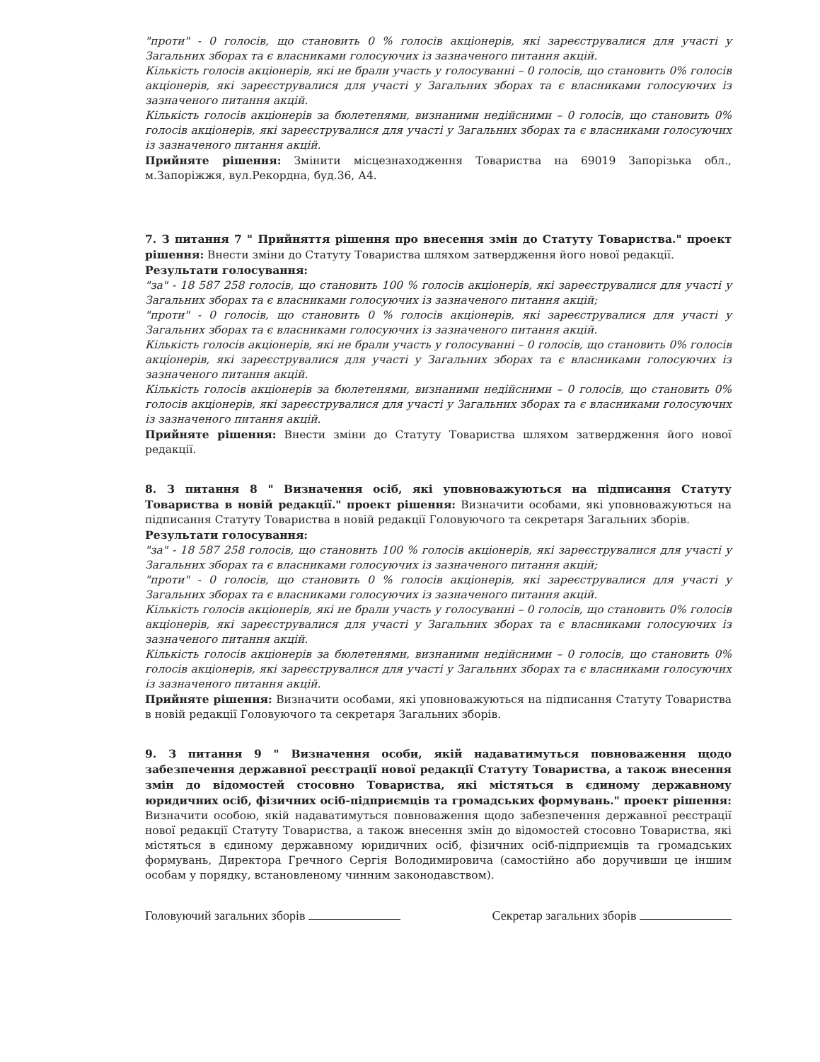"проти" - 0 голосів, що становить 0 % голосів акціонерів, які зареєструвалися для участі у Загальних зборах та є власниками голосуючих із зазначеного питання акцій.
Кількість голосів акціонерів, які не брали участь у голосуванні – 0 голосів, що становить 0% голосів акціонерів, які зареєструвалися для участі у Загальних зборах та є власниками голосуючих із зазначеного питання акцій.
Кількість голосів акціонерів за бюлетенями, визнаними недійсними – 0 голосів, що становить 0% голосів акціонерів, які зареєструвалися для участі у Загальних зборах та є власниками голосуючих із зазначеного питання акцій.
Прийняте рішення: Змінити місцезнаходження Товариства на 69019 Запорізька обл., м.Запоріжжя, вул.Рекордна, буд.36, А4.
7. З питання 7 " Прийняття рішення про внесення змін до Статуту Товариства." проект рішення: Внести зміни до Статуту Товариства шляхом затвердження його нової редакції.
Результати голосування:
"за" - 18 587 258 голосів, що становить 100 % голосів акціонерів, які зареєструвалися для участі у Загальних зборах та є власниками голосуючих із зазначеного питання акцій;
"проти" - 0 голосів, що становить 0 % голосів акціонерів, які зареєструвалися для участі у Загальних зборах та є власниками голосуючих із зазначеного питання акцій.
Кількість голосів акціонерів, які не брали участь у голосуванні – 0 голосів, що становить 0% голосів акціонерів, які зареєструвалися для участі у Загальних зборах та є власниками голосуючих із зазначеного питання акцій.
Кількість голосів акціонерів за бюлетенями, визнаними недійсними – 0 голосів, що становить 0% голосів акціонерів, які зареєструвалися для участі у Загальних зборах та є власниками голосуючих із зазначеного питання акцій.
Прийняте рішення: Внести зміни до Статуту Товариства шляхом затвердження його нової редакції.
8. З питання 8 " Визначення осіб, які уповноважуються на підписання Статуту Товариства в новій редакції." проект рішення: Визначити особами, які уповноважуються на підписання Статуту Товариства в новій редакції Головуючого та секретаря Загальних зборів.
Результати голосування:
"за" - 18 587 258 голосів, що становить 100 % голосів акціонерів, які зареєструвалися для участі у Загальних зборах та є власниками голосуючих із зазначеного питання акцій;
"проти" - 0 голосів, що становить 0 % голосів акціонерів, які зареєструвалися для участі у Загальних зборах та є власниками голосуючих із зазначеного питання акцій.
Кількість голосів акціонерів, які не брали участь у голосуванні – 0 голосів, що становить 0% голосів акціонерів, які зареєструвалися для участі у Загальних зборах та є власниками голосуючих із зазначеного питання акцій.
Кількість голосів акціонерів за бюлетенями, визнаними недійсними – 0 голосів, що становить 0% голосів акціонерів, які зареєструвалися для участі у Загальних зборах та є власниками голосуючих із зазначеного питання акцій.
Прийняте рішення: Визначити особами, які уповноважуються на підписання Статуту Товариства в новій редакції Головуючого та секретаря Загальних зборів.
9. З питання 9 " Визначення особи, якій надаватимуться повноваження щодо забезпечення державної реєстрації нової редакції Статуту Товариства, а також внесення змін до відомостей стосовно Товариства, які містяться в єдиному державному юридичних осіб, фізичних осіб-підприємців та громадських формувань." проект рішення: Визначити особою, якій надаватимуться повноваження щодо забезпечення державної реєстрації нової редакції Статуту Товариства, а також внесення змін до відомостей стосовно Товариства, які містяться в єдиному державному юридичних осіб, фізичних осіб-підприємців та громадських формувань, Директора Гречного Сергія Володимировича (самостійно або доручивши це іншим особам у порядку, встановленому чинним законодавством).
Головуючий загальних зборів Секретар загальних зборів